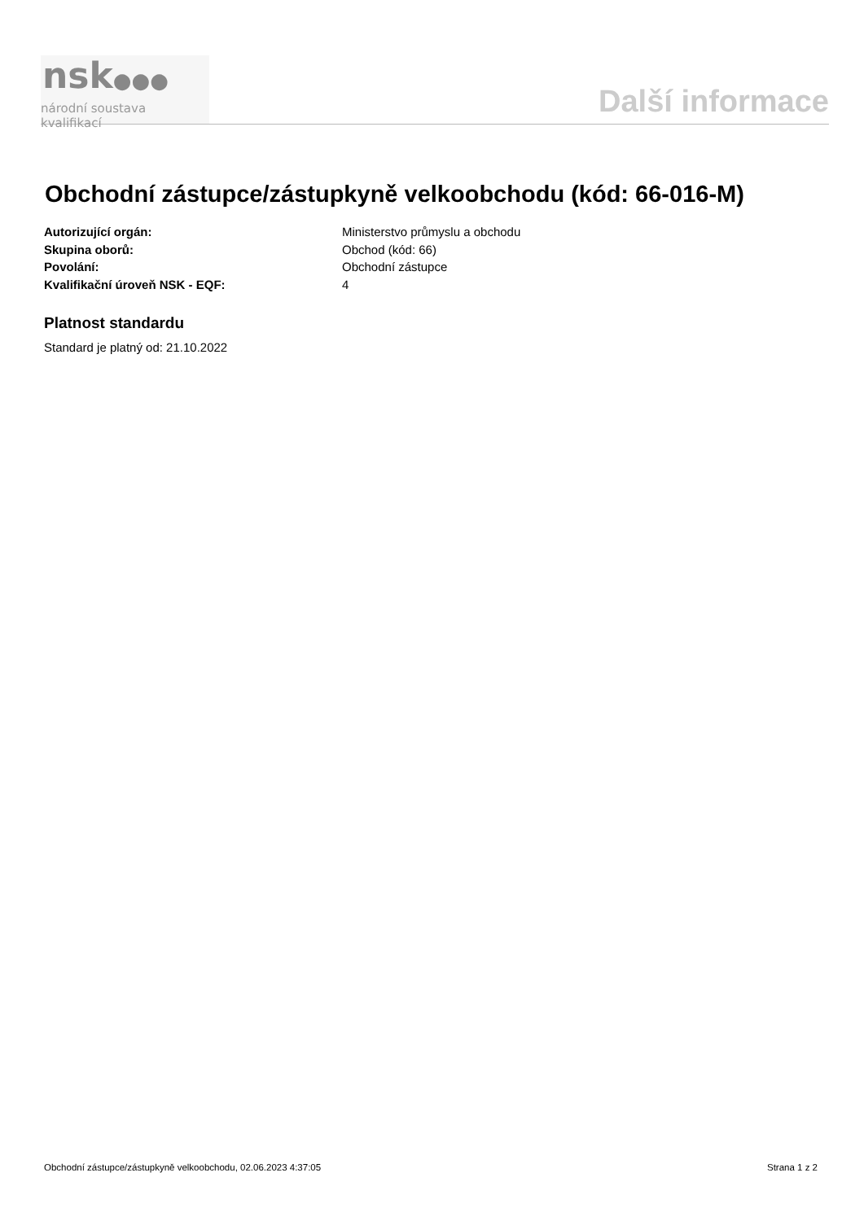nsk●●●
národní soustava kvalifikací
Další informace
Obchodní zástupce/zástupkyně velkoobchodu (kód: 66-016-M)
Autorizující orgán: Ministerstvo průmyslu a obchodu
Skupina oborů: Obchod (kód: 66)
Povolání: Obchodní zástupce
Kvalifikační úroveň NSK - EQF: 4
Platnost standardu
Standard je platný od: 21.10.2022
Obchodní zástupce/zástupkyně velkoobchodu, 02.06.2023 4:37:05 Strana 1 z 2